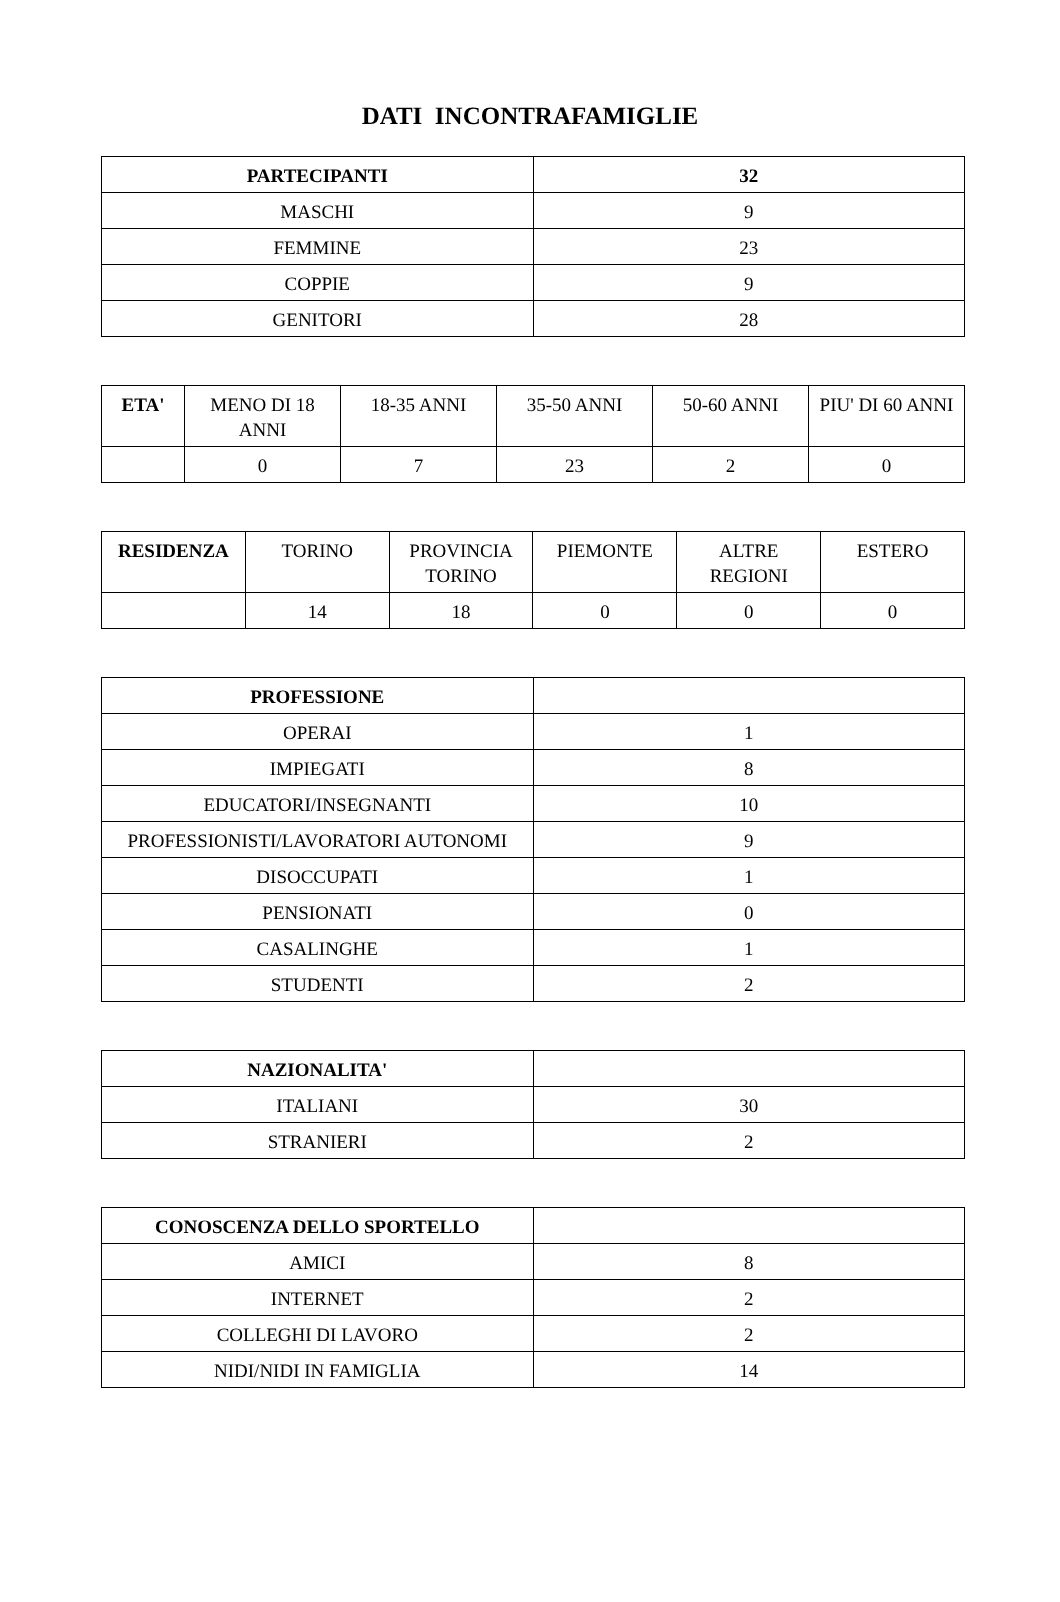DATI INCONTRAFAMIGLIE
| PARTECIPANTI | 32 |
| --- | --- |
| MASCHI | 9 |
| FEMMINE | 23 |
| COPPIE | 9 |
| GENITORI | 28 |
| ETA' | MENO DI 18 ANNI | 18-35 ANNI | 35-50 ANNI | 50-60 ANNI | PIU' DI 60 ANNI |
| | 0 | 7 | 23 | 2 | 0 |
| RESIDENZA | TORINO | PROVINCIA TORINO | PIEMONTE | ALTRE REGIONI | ESTERO |
| | 14 | 18 | 0 | 0 | 0 |
| PROFESSIONE | |
| OPERAI | 1 |
| IMPIEGATI | 8 |
| EDUCATORI/INSEGNANTI | 10 |
| PROFESSIONISTI/LAVORATORI AUTONOMI | 9 |
| DISOCCUPATI | 1 |
| PENSIONATI | 0 |
| CASALINGHE | 1 |
| STUDENTI | 2 |
| NAZIONALITA' | |
| ITALIANI | 30 |
| STRANIERI | 2 |
| CONOSCENZA DELLO SPORTELLO | |
| AMICI | 8 |
| INTERNET | 2 |
| COLLEGHI DI LAVORO | 2 |
| NIDI/NIDI IN FAMIGLIA | 14 |